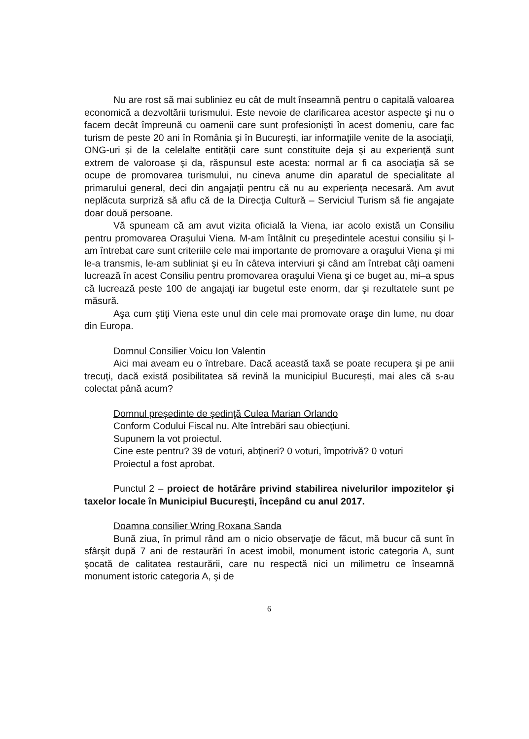Nu are rost să mai subliniez eu cât de mult înseamnă pentru o capitală valoarea economică a dezvoltării turismului. Este nevoie de clarificarea acestor aspecte şi nu o facem decât împreună cu oamenii care sunt profesionişti în acest domeniu, care fac turism de peste 20 ani în România şi în Bucureşti, iar informaţiile venite de la asociaţii, ONG-uri şi de la celelalte entităţii care sunt constituite deja şi au experienţă sunt extrem de valoroase şi da, răspunsul este acesta: normal ar fi ca asociaţia să se ocupe de promovarea turismului, nu cineva anume din aparatul de specialitate al primarului general, deci din angajaţii pentru că nu au experienţa necesară. Am avut neplăcuta surpriză să aflu că de la Direcţia Cultură – Serviciul Turism să fie angajate doar două persoane.
Vă spuneam că am avut vizita oficială la Viena, iar acolo există un Consiliu pentru promovarea Oraşului Viena. M-am întâlnit cu preşedintele acestui consiliu şi l-am întrebat care sunt criteriile cele mai importante de promovare a oraşului Viena şi mi le-a transmis, le-am subliniat şi eu în câteva interviuri şi când am întrebat câţi oameni lucrează în acest Consiliu pentru promovarea oraşului Viena şi ce buget au, mi–a spus că lucrează peste 100 de angajaţi iar bugetul este enorm, dar şi rezultatele sunt pe măsură.
Aşa cum ştiţi Viena este unul din cele mai promovate oraşe din lume, nu doar din Europa.
Domnul Consilier Voicu Ion Valentin
Aici mai aveam eu o întrebare. Dacă această taxă se poate recupera şi pe anii trecuţi, dacă există posibilitatea să revină la municipiul Bucureşti, mai ales că s-au colectat până acum?
Domnul preşedinte de şedinţă Culea Marian Orlando
Conform Codului Fiscal nu. Alte întrebări sau obiecţiuni.
Supunem la vot proiectul.
Cine este pentru? 39 de voturi, abţineri? 0 voturi, împotrivă? 0 voturi
Proiectul a fost aprobat.
Punctul 2 – proiect de hotărâre privind stabilirea nivelurilor impozitelor şi taxelor locale în Municipiul Bucureşti, începând cu anul 2017.
Doamna consilier Wring Roxana Sanda
Bună ziua, în primul rând am o nicio observaţie de făcut, mă bucur că sunt în sfârşit după 7 ani de restaurări în acest imobil, monument istoric categoria A, sunt şocată de calitatea restaurării, care nu respectă nici un milimetru ce înseamnă monument istoric categoria A, şi de
6